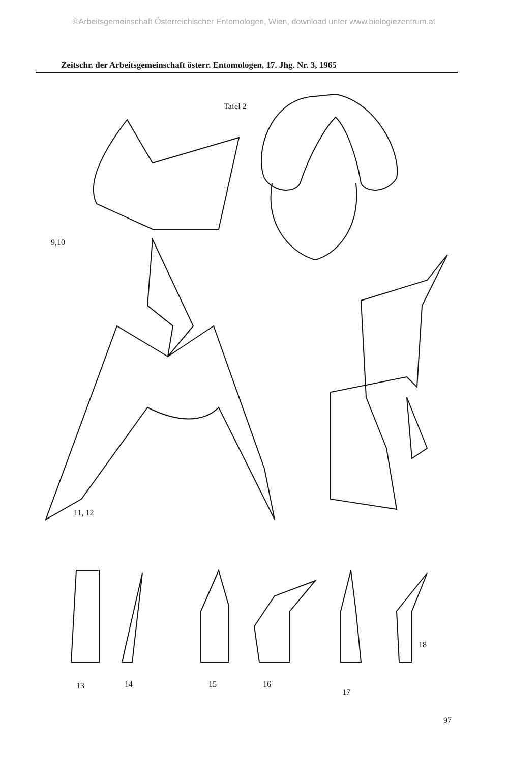©Arbeitsgemeinschaft Österreichischer Entomologen, Wien, download unter www.biologiezentrum.at
Zeitschr. der Arbeitsgemeinschaft österr. Entomologen, 17. Jhg. Nr. 3, 1965
Tafel 2
9,10
11, 12
13 14 15 16
17
18
97